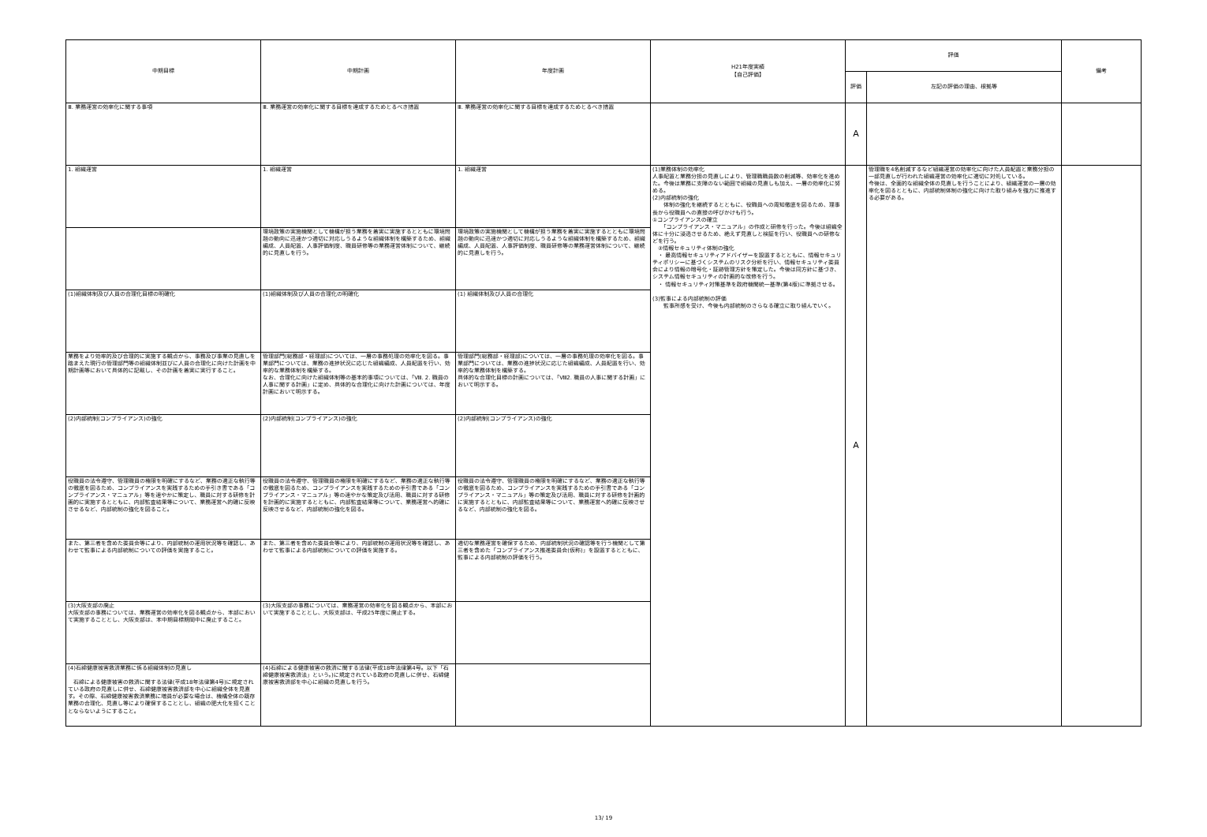| 中期目標 | 中期計画 | 年度計画 | H21年度実績 【自己評価】 | 評価 | | 備考 |
| --- | --- | --- | --- | --- | --- | --- |
| | | | | 評価 | 左記の評価の理由、根拠等 | |
| Ⅲ. 業務運営の効率化に関する事項 | Ⅲ. 業務運営の効率化に関する目標を達成するためとるべき措置 | Ⅲ. 業務運営の効率化に関する目標を達成するためとるべき措置 | | A | | |
| 1. 組織運営 | 1. 組織運営 | 1. 組織運営 | (1)業務体制の効率化 人事配置と業務分担の見直しにより、管理職職員数の削減等、効率化を進めた。今後は業務に支障のない範囲で組織の見直しも加え、一層の効率化に努める。 (2)内部統制の強化 体制の強化を継続するとともに、役職員への周知徹底を図るため、理事長から役職員への直接の呼びかけも行う。 ①コンプライアンスの確立 「コンプライアンス・マニュアル」の作成と研修を行った。今後は組織全体に十分に浸透させるため、絶えず見直しと検証を行い、役職員への研修などを行う。 ②情報セキュリティ体制の強化 ・ 最高情報セキュリティアドバイザーを設置するとともに、情報セキュリティポリシーに基づくシステムのリスク分析を行い、情報セキュリティ委員会により情報の暗号化・証跡管理方針を策定した。今後は同方針に基づき、システム情報セキュリティの計画的な改修を行う。 ・ 情報セキュリティ対策基準を政府機関統一基準(第4版)に準拠させる。 (3)監事による内部統制の評価 監事所感を受け、今後も内部統制のさらなる確立に取り組んでいく。 | A | 管理職を4名削減するなど組織運営の効率化に向けた人員配置と業務分担の一部見直しが行われた組織運営の効率化に適切に対処している。 今後は、全面的な組織全体の見直しを行うことにより、組織運営の一層の効率化を図るとともに、内部統制体制の強化に向けた取り組みを強力に推進する必要がある。 | |
| | 環境政策の実施機関として機構が担う業務を着実に実施するとともに環境問題の動向に迅速かつ適切に対応しうるような組織体制を構築するため、組織編成、人員配置、人事評価制度、職員研修等の業務運営体制について、継続的に見直しを行う。 | 環境政策の実施機関として機構が担う業務を着実に実施するとともに環境問題の動向に迅速かつ適切に対応しうるような組織体制を構築するため、組織編成、人員配置、人事評価制度、職員研修等の業務運営体制について、継続的に見直しを行う。 | | | | |
| (1)組織体制及び人員の合理化目標の明確化 | (1)組織体制及び人員の合理化の明確化 | (1) 組織体制及び人員の合理化 | | | | |
| 業務をより効率的及び合理的に実施する観点から、事務及び事業の見直しを踏まえた現行の管理部門等の組織体制並びに人員の合理化に向けた計画を中期計画等において具体的に記載し、その計画を着実に実行すること。 | 管理部門(総務部・経理部)については、一層の事務処理の効率化を図る。事業部門については、業務の進捗状況に応じた組織編成、人員配置を行い、効率的な業務体制を構築する。 なお、合理化に向けた組織体制等の基本的事項については、「Ⅷ. 2. 職員の人事に関する計画」に定め、具体的な合理化に向けた計画については、年度計画において明示する。 | 管理部門(総務部・経理部)については、一層の事務処理の効率化を図る。事業部門については、業務の進捗状況に応じた組織編成、人員配置を行い、効率的な業務体制を構築する。 具体的な合理化目標の計画については、「Ⅷ2. 職員の人事に関する計画」において明示する。 | | | | |
| (2)内部統制(コンプライアンス)の強化 | (2)内部統制(コンプライアンス)の強化 | (2)内部統制(コンプライアンス)の強化 | | | | |
| 役職員の法令遵守、管理職員の権限を明確にするなど、業務の適正な執行等の徹底を図るため、コンプライアンスを実践するための手引き書である「コンプライアンス・マニュアル」等を速やかに策定し、職員に対する研修を計画的に実施するとともに、内部監査結果等について、業務運営へ的確に反映させるなど、内部統制の強化を図ること。 | 役職員の法令遵守、管理職員の権限を明確にするなど、業務の適正な執行等の徹底を図るため、コンプライアンスを実践するための手引書である「コンプライアンス・マニュアル」等の速やかな策定及び活用、職員に対する研修を計画的に実施するとともに、内部監査結果等について、業務運営へ的確に反映させるなど、内部統制の強化を図る。 | 役職員の法令遵守、管理職員の権限を明確にするなど、業務の適正な執行等の徹底を図るため、コンプライアンスを実践するための手引書である「コンプライアンス・マニュアル」等の策定及び活用、職員に対する研修を計画的に実施するとともに、内部監査結果等について、業務運営へ的確に反映させるなど、内部統制の強化を図る。 | | | | |
| また、第三者を含めた委員会等により、内部統制の運用状況等を確認し、あわせて監事による内部統制についての評価を実施すること。 | また、第三者を含めた委員会等により、内部統制の運用状況等を確認し、あわせて監事による内部統制についての評価を実施する。 | 適切な業務運営を確保するため、内部統制状況の確認等を行う機関として第三者を含めた「コンプライアンス推進委員会(仮称)」を設置するとともに、監事による内部統制の評価を行う。 | | | | |
| (3)大阪支部の廃止 大阪支部の事務については、業務運営の効率化を図る観点から、本部において実施することとし、大阪支部は、本中期目標期間中に廃止すること。 | (3)大阪支部の事務については、業務運営の効率化を図る観点から、本部において実施することとし、大阪支部は、平成25年度に廃止する。 | | | | | |
| (4)石綿健康被害救済業務に係る組織体制の見直し 石綿による健康被害の救済に関する法律(平成18年法律第4号)に規定されている政府の見直しに併せ、石綿健康被害救済部を中心に組織全体を見直す。その際、石綿健康被害救済業務に増員が必要な場合は、機構全体の既存業務の合理化、見直し等により確保することとし、組織の肥大化を招くこととならないようにすること。 | (4)石綿による健康被害の救済に関する法律(平成18年法律第4号。以下「石綿健康被害救済法」という。)に規定されている政府の見直しに併せ、石綿健康被害救済部を中心に組織の見直しを行う。 | | | | | |
13/ 19